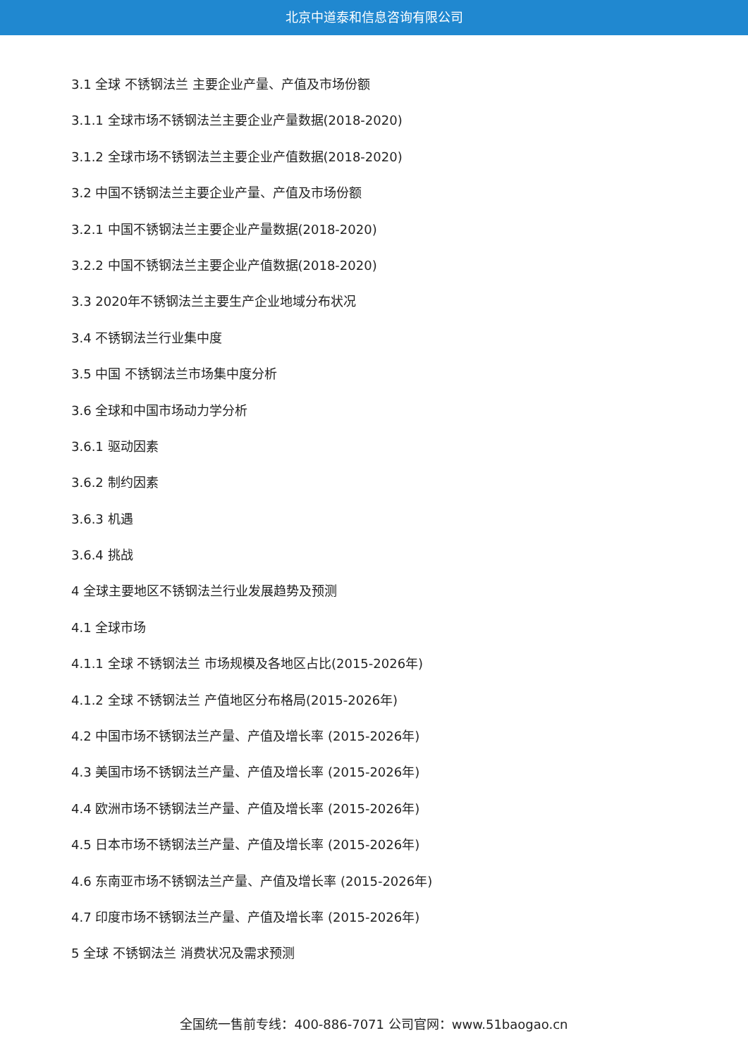北京中道泰和信息咨询有限公司
3.1 全球 不锈钢法兰 主要企业产量、产值及市场份额
3.1.1 全球市场不锈钢法兰主要企业产量数据(2018-2020)
3.1.2 全球市场不锈钢法兰主要企业产值数据(2018-2020)
3.2 中国不锈钢法兰主要企业产量、产值及市场份额
3.2.1 中国不锈钢法兰主要企业产量数据(2018-2020)
3.2.2 中国不锈钢法兰主要企业产值数据(2018-2020)
3.3 2020年不锈钢法兰主要生产企业地域分布状况
3.4 不锈钢法兰行业集中度
3.5 中国 不锈钢法兰市场集中度分析
3.6 全球和中国市场动力学分析
3.6.1 驱动因素
3.6.2 制约因素
3.6.3 机遇
3.6.4 挑战
4 全球主要地区不锈钢法兰行业发展趋势及预测
4.1 全球市场
4.1.1 全球 不锈钢法兰 市场规模及各地区占比(2015-2026年)
4.1.2 全球 不锈钢法兰 产值地区分布格局(2015-2026年)
4.2 中国市场不锈钢法兰产量、产值及增长率 (2015-2026年)
4.3 美国市场不锈钢法兰产量、产值及增长率 (2015-2026年)
4.4 欧洲市场不锈钢法兰产量、产值及增长率 (2015-2026年)
4.5 日本市场不锈钢法兰产量、产值及增长率 (2015-2026年)
4.6 东南亚市场不锈钢法兰产量、产值及增长率 (2015-2026年)
4.7 印度市场不锈钢法兰产量、产值及增长率 (2015-2026年)
5 全球 不锈钢法兰 消费状况及需求预测
全国统一售前专线：400-886-7071 公司官网：www.51baogao.cn